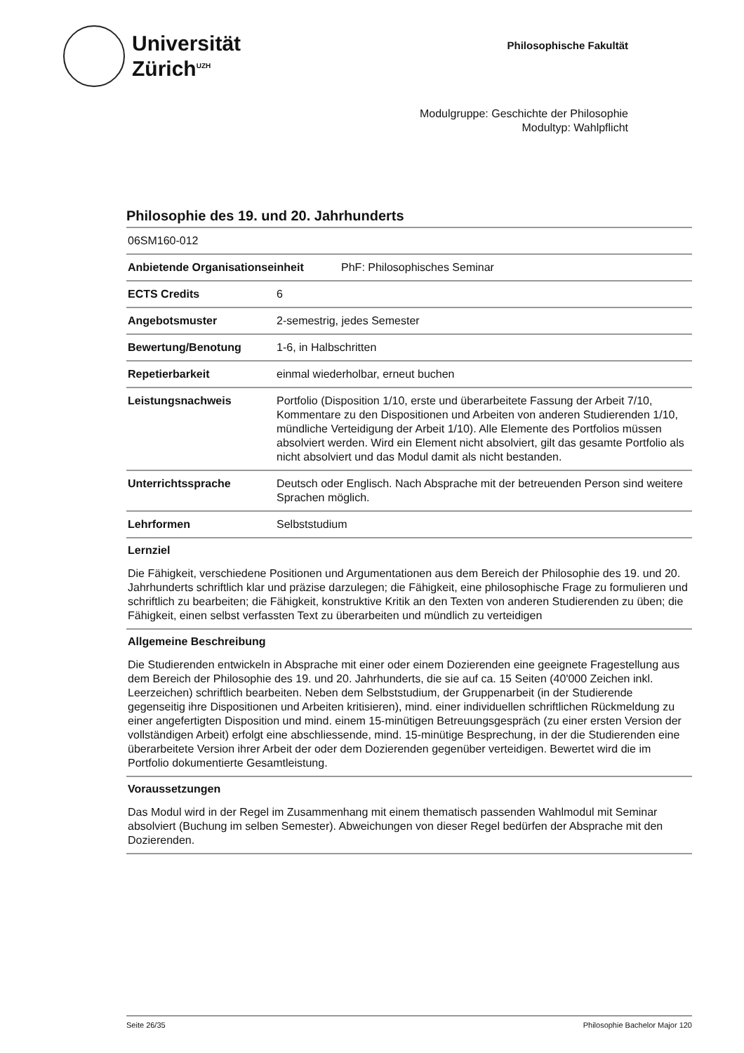Universität
Zürich<sup>UZH</sup>
Philosophische Fakultät
Modulgruppe: Geschichte der Philosophie
Modultyp: Wahlpflicht
Philosophie des 19. und 20. Jahrhunderts
| 06SM160-012 | |
| Anbietende Organisationseinheit PhF: Philosophisches Seminar | |
| ECTS Credits | 6 |
| Angebotsmuster | 2-semestrig, jedes Semester |
| Bewertung/Benotung | 1-6, in Halbschritten |
| Repetierbarkeit | einmal wiederholbar, erneut buchen |
| Leistungsnachweis | Portfolio (Disposition 1/10, erste und überarbeitete Fassung der Arbeit 7/10, Kommentare zu den Dispositionen und Arbeiten von anderen Studierenden 1/10, mündliche Verteidigung der Arbeit 1/10). Alle Elemente des Portfolios müssen absolviert werden. Wird ein Element nicht absolviert, gilt das gesamte Portfolio als nicht absolviert und das Modul damit als nicht bestanden. |
| Unterrichtssprache | Deutsch oder Englisch. Nach Absprache mit der betreuenden Person sind weitere Sprachen möglich. |
| Lehrformen | Selbststudium |
Lernziel
Die Fähigkeit, verschiedene Positionen und Argumentationen aus dem Bereich der Philosophie des 19. und 20. Jahrhunderts schriftlich klar und präzise darzulegen; die Fähigkeit, eine philosophische Frage zu formulieren und schriftlich zu bearbeiten; die Fähigkeit, konstruktive Kritik an den Texten von anderen Studierenden zu üben; die Fähigkeit, einen selbst verfassten Text zu überarbeiten und mündlich zu verteidigen
Allgemeine Beschreibung
Die Studierenden entwickeln in Absprache mit einer oder einem Dozierenden eine geeignete Fragestellung aus dem Bereich der Philosophie des 19. und 20. Jahrhunderts, die sie auf ca. 15 Seiten (40'000 Zeichen inkl. Leerzeichen) schriftlich bearbeiten. Neben dem Selbststudium, der Gruppenarbeit (in der Studierende gegenseitig ihre Dispositionen und Arbeiten kritisieren), mind. einer individuellen schriftlichen Rückmeldung zu einer angefertigten Disposition und mind. einem 15-minütigen Betreuungsgespräch (zu einer ersten Version der vollständigen Arbeit) erfolgt eine abschliessende, mind. 15-minütige Besprechung, in der die Studierenden eine überarbeitete Version ihrer Arbeit der oder dem Dozierenden gegenüber verteidigen. Bewertet wird die im Portfolio dokumentierte Gesamtleistung.
Voraussetzungen
Das Modul wird in der Regel im Zusammenhang mit einem thematisch passenden Wahlmodul mit Seminar absolviert (Buchung im selben Semester). Abweichungen von dieser Regel bedürfen der Absprache mit den Dozierenden.
Seite 26/35 Philosophie Bachelor Major 120